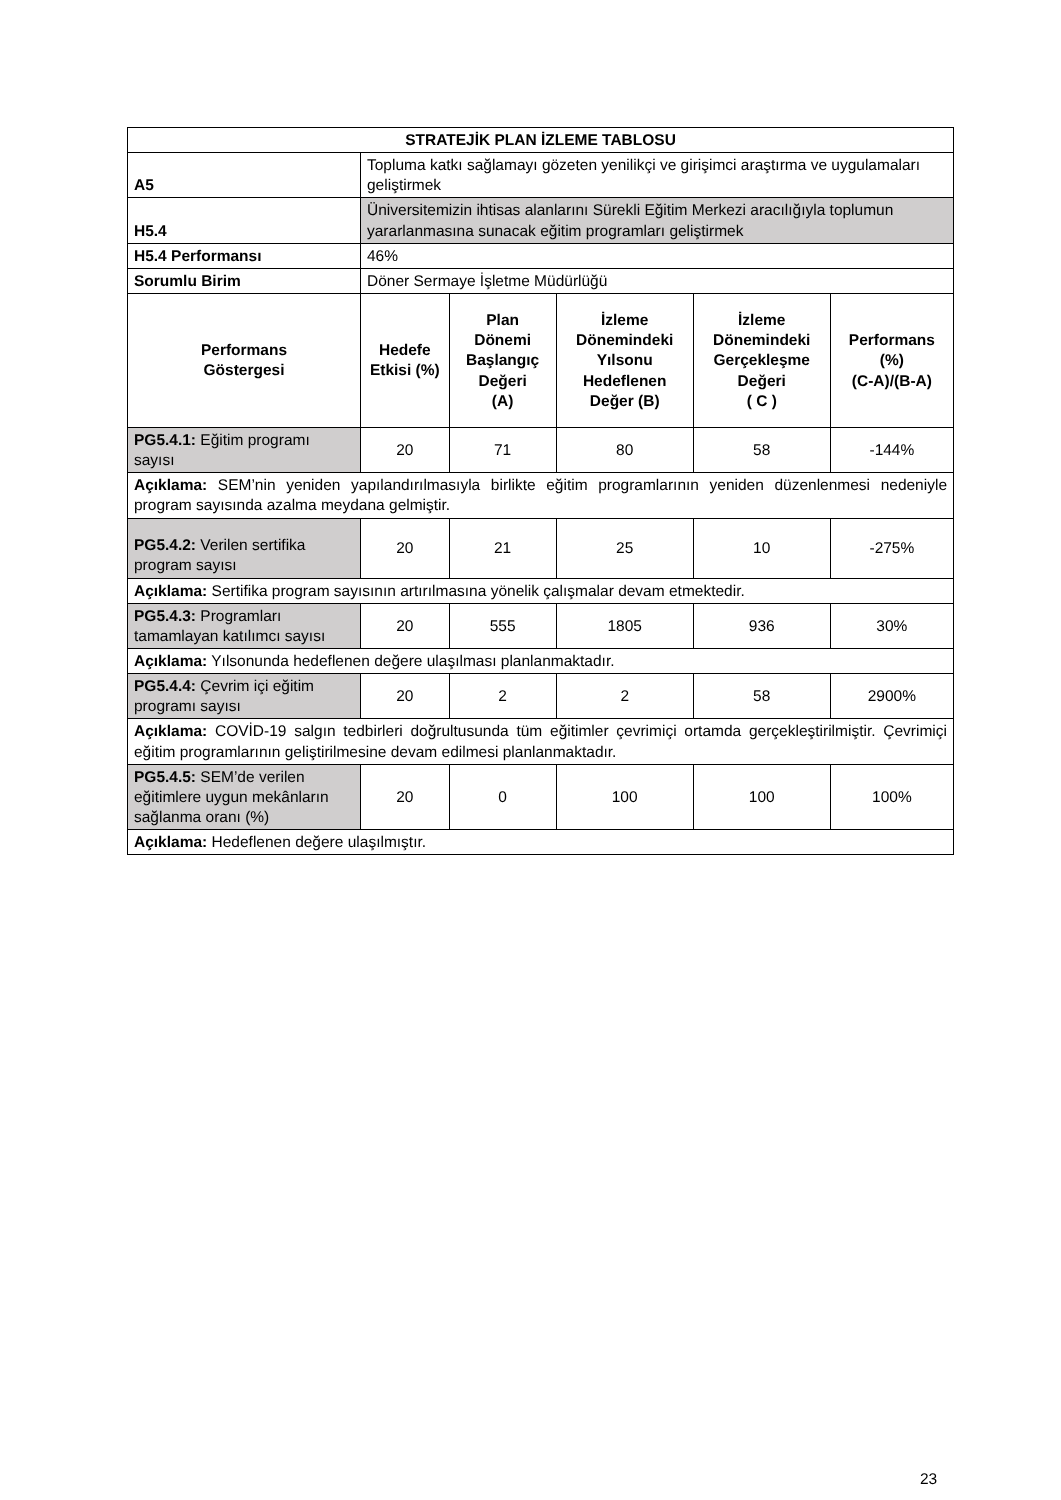| STRATEJİK PLAN İZLEME TABLOSU | | | | | |
| --- | --- | --- | --- | --- | --- |
| A5 | Topluma katkı sağlamayı gözeten yenilikçi ve girişimci araştırma ve uygulamaları geliştirmek | | | | |
| H5.4 | Üniversitemizin ihtisas alanlarını Sürekli Eğitim Merkezi aracılığıyla toplumun yararlanmasına sunacak eğitim programları geliştirmek | | | | |
| H5.4 Performansı | 46% | | | | |
| Sorumlu Birim | Döner Sermaye İşletme Müdürlüğü | | | | |
| Performans Göstergesi | Hedefe Etkisi (%) | Plan Dönemi Başlangıç Değeri (A) | İzleme Dönemindeki Yılsonu Hedeflenen Değer (B) | İzleme Dönemindeki Gerçekleşme Değeri ( C ) | Performans (%) (C-A)/(B-A) |
| PG5.4.1: Eğitim programı sayısı | 20 | 71 | 80 | 58 | -144% |
| Açıklama: SEM’nin yeniden yapılandırılmasıyla birlikte eğitim programlarının yeniden düzenlenmesi nedeniyle program sayısında azalma meydana gelmiştir. | | | | | |
| PG5.4.2: Verilen sertifika program sayısı | 20 | 21 | 25 | 10 | -275% |
| Açıklama: Sertifika program sayısının artırılmasına yönelik çalışmalar devam etmektedir. | | | | | |
| PG5.4.3: Programları tamamlayan katılımcı sayısı | 20 | 555 | 1805 | 936 | 30% |
| Açıklama: Yılsonunda hedeflenen değere ulaşılması planlanmaktadır. | | | | | |
| PG5.4.4: Çevrim içi eğitim programı sayısı | 20 | 2 | 2 | 58 | 2900% |
| Açıklama: COVİD-19 salgın tedbirleri doğrultusunda tüm eğitimler çevrimiçi ortamda gerçekleştirilmiştir. Çevrimiçi eğitim programlarının geliştirilmesine devam edilmesi planlanmaktadır. | | | | | |
| PG5.4.5: SEM’de verilen eğitimlere uygun mekânların sağlanma oranı (%) | 20 | 0 | 100 | 100 | 100% |
| Açıklama: Hedeflenen değere ulaşılmıştır. | | | | | |
23